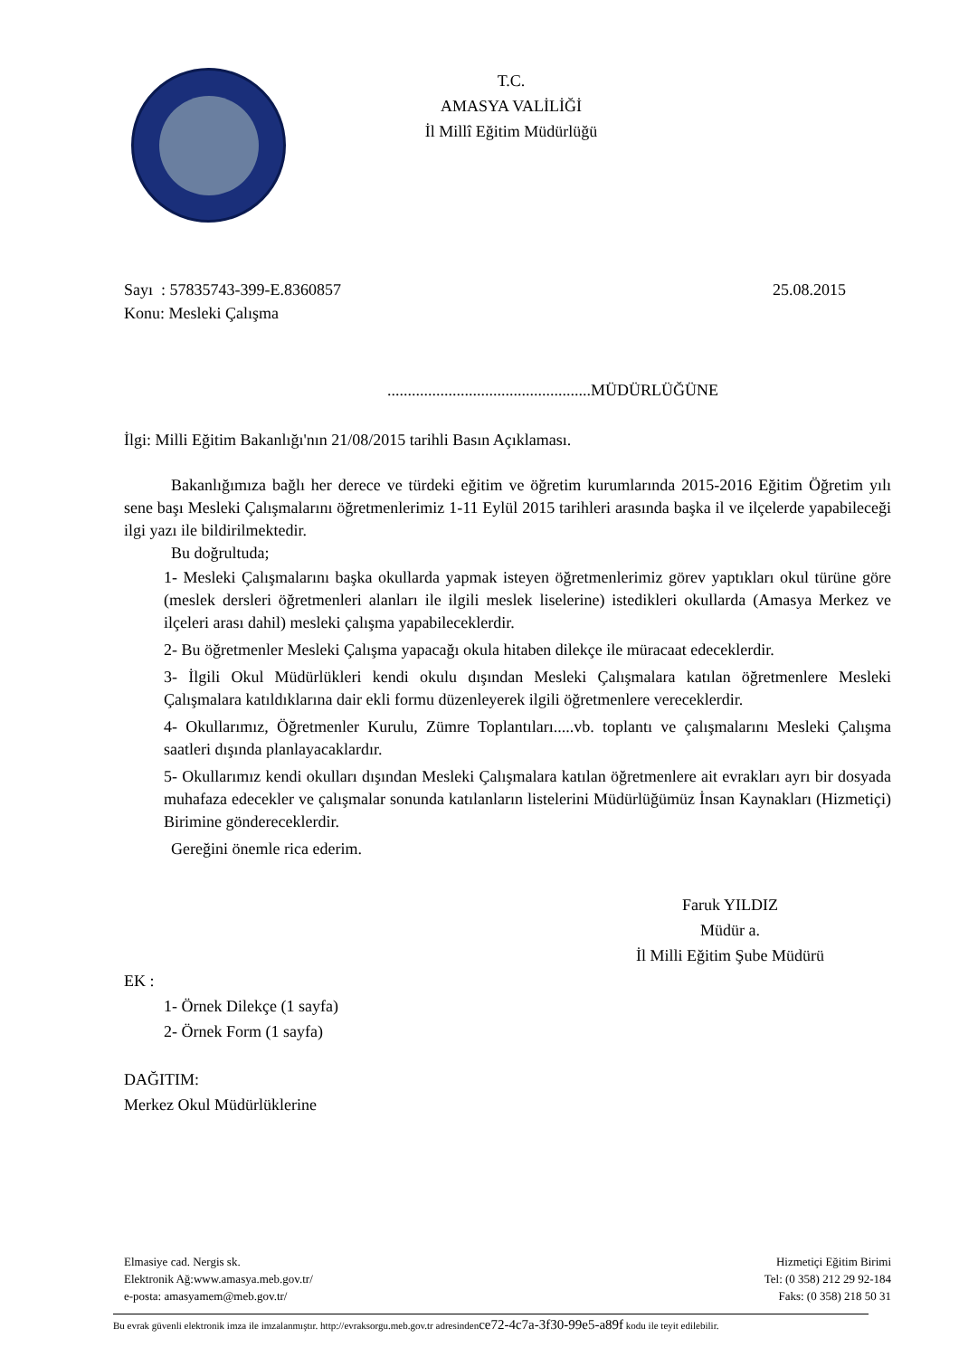T.C.
AMASYA VALİLİĞİ
İl Millî Eğitim Müdürlüğü
Sayı : 57835743-399-E.8360857 25.08.2015
Konu: Mesleki Çalışma
..................................................MÜDÜRLÜĞÜNE
İlgi: Milli Eğitim Bakanlığı'nın 21/08/2015 tarihli Basın Açıklaması.
Bakanlığımıza bağlı her derece ve türdeki eğitim ve öğretim kurumlarında 2015-2016 Eğitim Öğretim yılı sene başı Mesleki Çalışmalarını öğretmenlerimiz 1-11 Eylül 2015 tarihleri arasında başka il ve ilçelerde yapabileceği ilgi yazı ile bildirilmektedir.
Bu doğrultuda;
1- Mesleki Çalışmalarını başka okullarda yapmak isteyen öğretmenlerimiz görev yaptıkları okul türüne göre (meslek dersleri öğretmenleri alanları ile ilgili meslek liselerine) istedikleri okullarda (Amasya Merkez ve ilçeleri arası dahil) mesleki çalışma yapabileceklerdir.
2- Bu öğretmenler Mesleki Çalışma yapacağı okula hitaben dilekçe ile müracaat edeceklerdir.
3- İlgili Okul Müdürlükleri kendi okulu dışından Mesleki Çalışmalara katılan öğretmenlere Mesleki Çalışmalara katıldıklarına dair ekli formu düzenleyerek ilgili öğretmenlere vereceklerdir.
4- Okullarımız, Öğretmenler Kurulu, Zümre Toplantıları.....vb. toplantı ve çalışmalarını Mesleki Çalışma saatleri dışında planlayacaklardır.
5- Okullarımız kendi okulları dışından Mesleki Çalışmalara katılan öğretmenlere ait evrakları ayrı bir dosyada muhafaza edecekler ve çalışmalar sonunda katılanların listelerini Müdürlüğümüz İnsan Kaynakları (Hizmetiçi) Birimine göndereceklerdir.
Gereğini önemle rica ederim.
Faruk YILDIZ
Müdür a.
İl Milli Eğitim Şube Müdürü
EK :
1- Örnek Dilekçe (1 sayfa)
2- Örnek Form (1 sayfa)
DAĞITIM:
Merkez Okul Müdürlüklerine
Elmasiye cad. Nergis sk.
Elektronik Ağ:www.amasya.meb.gov.tr/
e-posta: amasyamem@meb.gov.tr/
Hizmetiçi Eğitim Birimi
Tel: (0 358) 212 29 92-184
Faks: (0 358) 218 50 31
Bu evrak güvenli elektronik imza ile imzalanmıştır. http://evraksorgu.meb.gov.tr adresindence72-4c7a-3f30-99e5-a89f kodu ile teyit edilebilir.